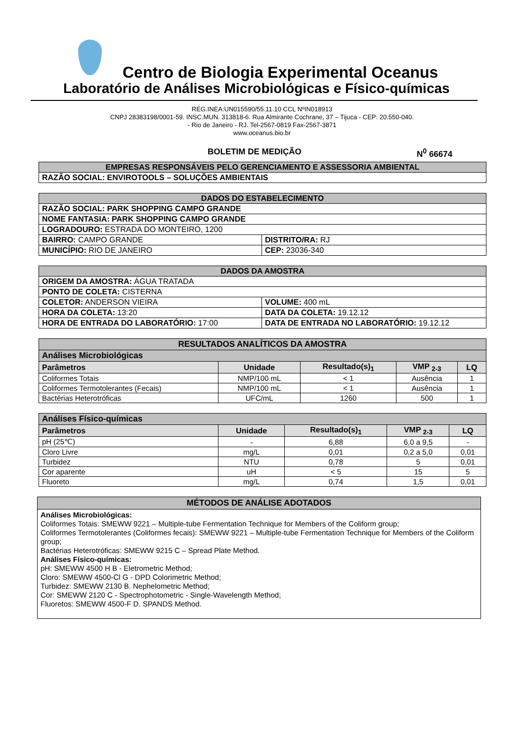Centro de Biologia Experimental Oceanus
Laboratório de Análises Microbiológicas e Físico-químicas
REG.INEA:UN015590/55.11.10 CCL NºIN018913
CNPJ 28383198/0001-59. INSC.MUN. 313818-6. Rua Almirante Cochrane, 37 – Tijuca - CEP: 20.550-040.
- Rio de Janeiro - RJ. Tel-2567-0819 Fax-2567-3871
www.oceanus.bio.br
BOLETIM DE MEDIÇÃO N<sup>0</sup> 66674
| EMPRESAS RESPONSÁVEIS PELO GERENCIAMENTO E ASSESSORIA AMBIENTAL |
| RAZÃO SOCIAL: ENVIROTOOLS – SOLUÇÕES AMBIENTAIS |
| DADOS DO ESTABELECIMENTO | |
| RAZÃO SOCIAL: PARK SHOPPING CAMPO GRANDE | |
| NOME FANTASIA: PARK SHOPPING CAMPO GRANDE | |
| LOGRADOURO: ESTRADA DO MONTEIRO, 1200 | |
| BAIRRO: CAMPO GRANDE | DISTRITO/RA: RJ |
| MUNICÍPIO: RIO DE JANEIRO | CEP: 23036-340 |
| DADOS DA AMOSTRA | |
| ORIGEM DA AMOSTRA: ÁGUA TRATADA | |
| PONTO DE COLETA: CISTERNA | |
| COLETOR: ANDERSON VIEIRA | VOLUME: 400 mL |
| HORA DA COLETA: 13:20 | DATA DA COLETA: 19.12.12 |
| HORA DE ENTRADA DO LABORATÓRIO: 17:00 | DATA DE ENTRADA NO LABORATÓRIO: 19.12.12 |
| RESULTADOS ANALÍTICOS DA AMOSTRA | | | | |
| Análises Microbiológicas | | | | |
| Parâmetros | Unidade | Resultado(s)<sub>1</sub> | VMP <sub>2-3</sub> | LQ |
| Coliformes Totais | NMP/100 mL | < 1 | Ausência | 1 |
| Coliformes Termotolerantes (Fecais) | NMP/100 mL | < 1 | Ausência | 1 |
| Bactérias Heterotróficas | UFC/mL | 1260 | 500 | 1 |
| Análises Físico-químicas | | | | |
| Parâmetros | Unidade | Resultado(s)<sub>1</sub> | VMP <sub>2-3</sub> | LQ |
| pH (25℃) | - | 6,88 | 6,0 a 9,5 | - |
| Cloro Livre | mg/L | 0,01 | 0,2 a 5,0 | 0,01 |
| Turbidez | NTU | 0,78 | 5 | 0,01 |
| Cor aparente | uH | < 5 | 15 | 5 |
| Fluoreto | mg/L | 0,74 | 1,5 | 0,01 |
MÉTODOS DE ANÁLISE ADOTADOS
Análises Microbiológicas:
Coliformes Totais: SMEWW 9221 – Multiple-tube Fermentation Technique for Members of the Coliform group;
Coliformes Termotolerantes (Coliformes fecais): SMEWW 9221 – Multiple-tube Fermentation Technique for Members of the Coliform group;
Bactérias Heterotróficas: SMEWW 9215 C – Spread Plate Method.
Análises Físico-químicas:
pH: SMEWW 4500 H B - Eletrometric Method;
Cloro: SMEWW 4500-Cl G - DPD Colorimetric Method;
Turbidez: SMEWW 2130 B. Nephelometric Method;
Cor: SMEWW 2120 C - Spectrophotometric - Single-Wavelength Method;
Fluoretos: SMEWW 4500-F D. SPANDS Method.